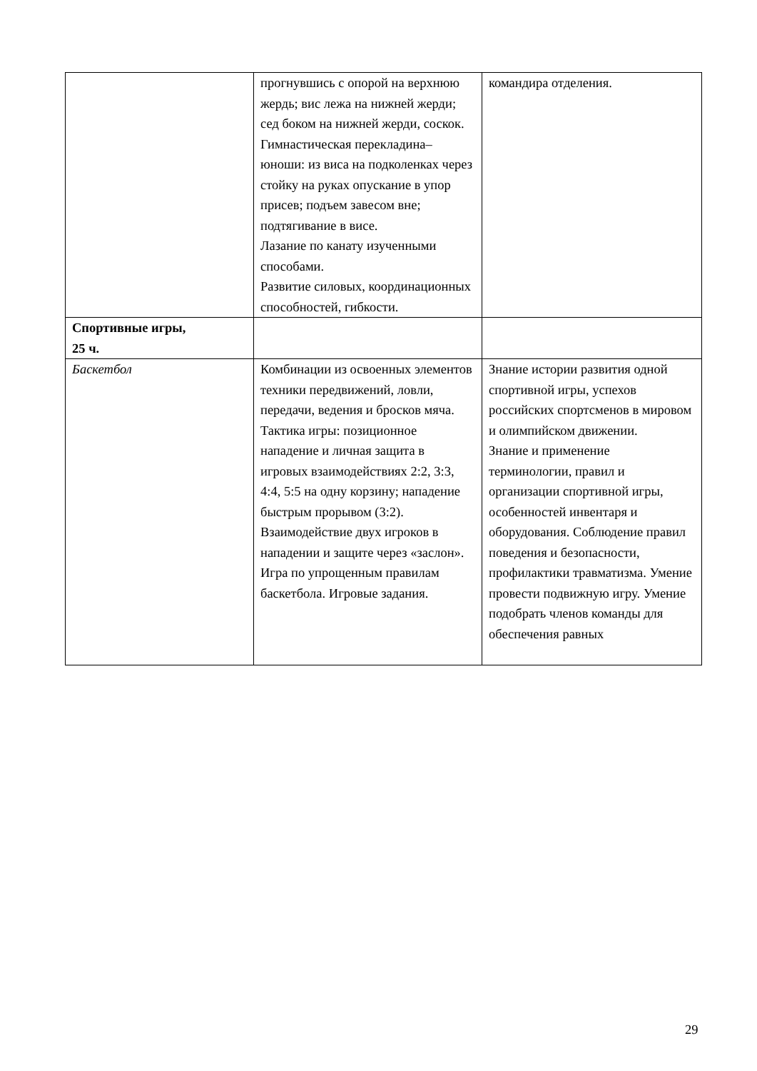| | прогнувшись с опорой на верхнюю жердь; вис лежа на нижней жерди; сед боком на нижней жерди, соскок. Гимнастическая перекладина–юноши: из виса на подколенках через стойку на руках опускание в упор присев; подъем завесом вне; подтягивание в висе. Лазание по канату изученными способами. Развитие силовых, координационных способностей, гибкости. | командира отделения. |
| Спортивные игры, 25 ч. | | |
| Баскетбол | Комбинации из освоенных элементов техники передвижений, ловли, передачи, ведения и бросков мяча. Тактика игры: позиционное нападение и личная защита в игровых взаимодействиях 2:2, 3:3, 4:4, 5:5 на одну корзину; нападение быстрым прорывом (3:2). Взаимодействие двух игроков в нападении и защите через «заслон». Игра по упрощенным правилам баскетбола. Игровые задания. | Знание истории развития одной спортивной игры, успехов российских спортсменов в мировом и олимпийском движении. Знание и применение терминологии, правил и организации спортивной игры, особенностей инвентаря и оборудования. Соблюдение правил поведения и безопасности, профилактики травматизма. Умение провести подвижную игру. Умение подобрать членов команды для обеспечения равных |
29